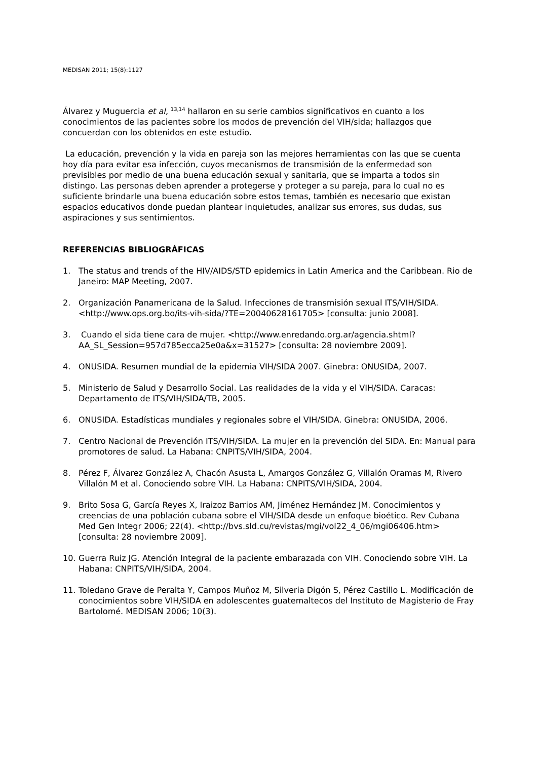MEDISAN 2011; 15(8):1127
Álvarez y Muguercia et al, <sup>13,14</sup> hallaron en su serie cambios significativos en cuanto a los conocimientos de las pacientes sobre los modos de prevención del VIH/sida; hallazgos que concuerdan con los obtenidos en este estudio.
La educación, prevención y la vida en pareja son las mejores herramientas con las que se cuenta hoy día para evitar esa infección, cuyos mecanismos de transmisión de la enfermedad son previsibles por medio de una buena educación sexual y sanitaria, que se imparta a todos sin distingo. Las personas deben aprender a protegerse y proteger a su pareja, para lo cual no es suficiente brindarle una buena educación sobre estos temas, también es necesario que existan espacios educativos donde puedan plantear inquietudes, analizar sus errores, sus dudas, sus aspiraciones y sus sentimientos.
REFERENCIAS BIBLIOGRÁFICAS
1. The status and trends of the HIV/AIDS/STD epidemics in Latin America and the Caribbean. Rio de Janeiro: MAP Meeting, 2007.
2. Organización Panamericana de la Salud. Infecciones de transmisión sexual ITS/VIH/SIDA. <http://www.ops.org.bo/its-vih-sida/?TE=20040628161705> [consulta: junio 2008].
3. Cuando el sida tiene cara de mujer. <http://www.enredando.org.ar/agencia.shtml?AA_SL_Session=957d785ecca25e0a&x=31527> [consulta: 28 noviembre 2009].
4. ONUSIDA. Resumen mundial de la epidemia VIH/SIDA 2007. Ginebra: ONUSIDA, 2007.
5. Ministerio de Salud y Desarrollo Social. Las realidades de la vida y el VIH/SIDA. Caracas: Departamento de ITS/VIH/SIDA/TB, 2005.
6. ONUSIDA. Estadísticas mundiales y regionales sobre el VIH/SIDA. Ginebra: ONUSIDA, 2006.
7. Centro Nacional de Prevención ITS/VIH/SIDA. La mujer en la prevención del SIDA. En: Manual para promotores de salud. La Habana: CNPITS/VIH/SIDA, 2004.
8. Pérez F, Álvarez González A, Chacón Asusta L, Amargos González G, Villalón Oramas M, Rivero Villalón M et al. Conociendo sobre VIH. La Habana: CNPITS/VIH/SIDA, 2004.
9. Brito Sosa G, García Reyes X, Iraizoz Barrios AM, Jiménez Hernández JM. Conocimientos y creencias de una población cubana sobre el VIH/SIDA desde un enfoque bioético. Rev Cubana Med Gen Integr 2006; 22(4). <http://bvs.sld.cu/revistas/mgi/vol22_4_06/mgi06406.htm> [consulta: 28 noviembre 2009].
10. Guerra Ruiz JG. Atención Integral de la paciente embarazada con VIH. Conociendo sobre VIH. La Habana: CNPITS/VIH/SIDA, 2004.
11. Toledano Grave de Peralta Y, Campos Muñoz M, Silveria Digón S, Pérez Castillo L. Modificación de conocimientos sobre VIH/SIDA en adolescentes guatemaltecos del Instituto de Magisterio de Fray Bartolomé. MEDISAN 2006; 10(3).